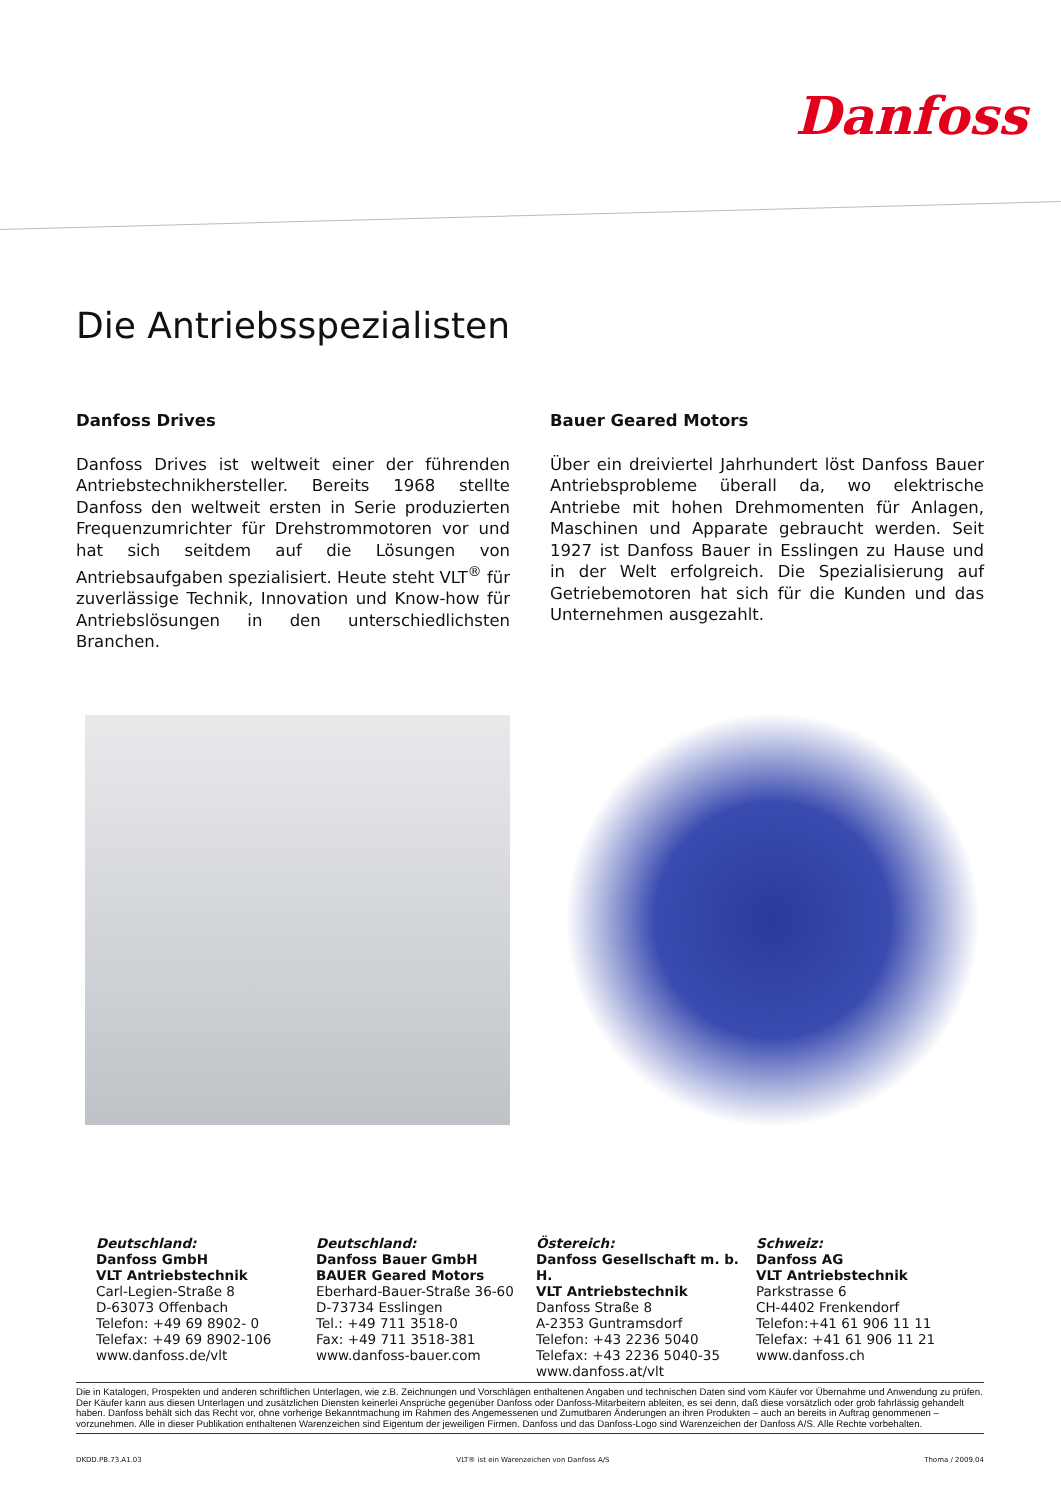Danfoss
Die Antriebsspezialisten
Danfoss Drives
Danfoss Drives ist weltweit einer der führenden Antriebstechnikhersteller. Bereits 1968 stellte Danfoss den weltweit ersten in Serie produzierten Frequenzumrichter für Drehstrommotoren vor und hat sich seitdem auf die Lösungen von Antriebsaufgaben spezialisiert. Heute steht VLT<sup>®</sup> für zuverlässige Technik, Innovation und Know-how für Antriebslösungen in den unterschiedlichsten Branchen.
Bauer Geared Motors
Über ein dreiviertel Jahrhundert löst Danfoss Bauer Antriebsprobleme überall da, wo elektrische Antriebe mit hohen Drehmomenten für Anlagen, Maschinen und Apparate gebraucht werden. Seit 1927 ist Danfoss Bauer in Esslingen zu Hause und in der Welt erfolgreich. Die Spezialisierung auf Getriebemotoren hat sich für die Kunden und das Unternehmen ausgezahlt.
Deutschland:
Danfoss GmbH
VLT Antriebstechnik
Carl-Legien-Straße 8
D-63073 Offenbach
Telefon: +49 69 8902- 0
Telefax: +49 69 8902-106
www.danfoss.de/vlt
Deutschland:
Danfoss Bauer GmbH
BAUER Geared Motors
Eberhard-Bauer-Straße 36-60
D-73734 Esslingen
Tel.: +49 711 3518-0
Fax: +49 711 3518-381
www.danfoss-bauer.com
Östereich:
Danfoss Gesellschaft m. b. H.
VLT Antriebstechnik
Danfoss Straße 8
A-2353 Guntramsdorf
Telefon: +43 2236 5040
Telefax: +43 2236 5040-35
www.danfoss.at/vlt
Schweiz:
Danfoss AG
VLT Antriebstechnik
Parkstrasse 6
CH-4402 Frenkendorf
Telefon:+41 61 906 11 11
Telefax: +41 61 906 11 21
www.danfoss.ch
Die in Katalogen, Prospekten und anderen schriftlichen Unterlagen, wie z.B. Zeichnungen und Vorschlägen enthaltenen Angaben und technischen Daten sind vom Käufer vor Übernahme und Anwendung zu prüfen. Der Käufer kann aus diesen Unterlagen und zusätzlichen Diensten keinerlei Ansprüche gegenüber Danfoss oder Danfoss-Mitarbeitern ableiten, es sei denn, daß diese vorsätzlich oder grob fahrlässig gehandelt haben. Danfoss behält sich das Recht vor, ohne vorherige Bekanntmachung im Rahmen des Angemessenen und Zumutbaren Änderungen an ihren Produkten – auch an bereits in Auftrag genommenen – vorzunehmen. Alle in dieser Publikation enthaltenen Warenzeichen sind Eigentum der jeweiligen Firmen. Danfoss und das Danfoss-Logo sind Warenzeichen der Danfoss A/S. Alle Rechte vorbehalten.
DKDD.PB.73.A1.03 VLT® ist ein Warenzeichen von Danfoss A/S Thoma / 2009.04